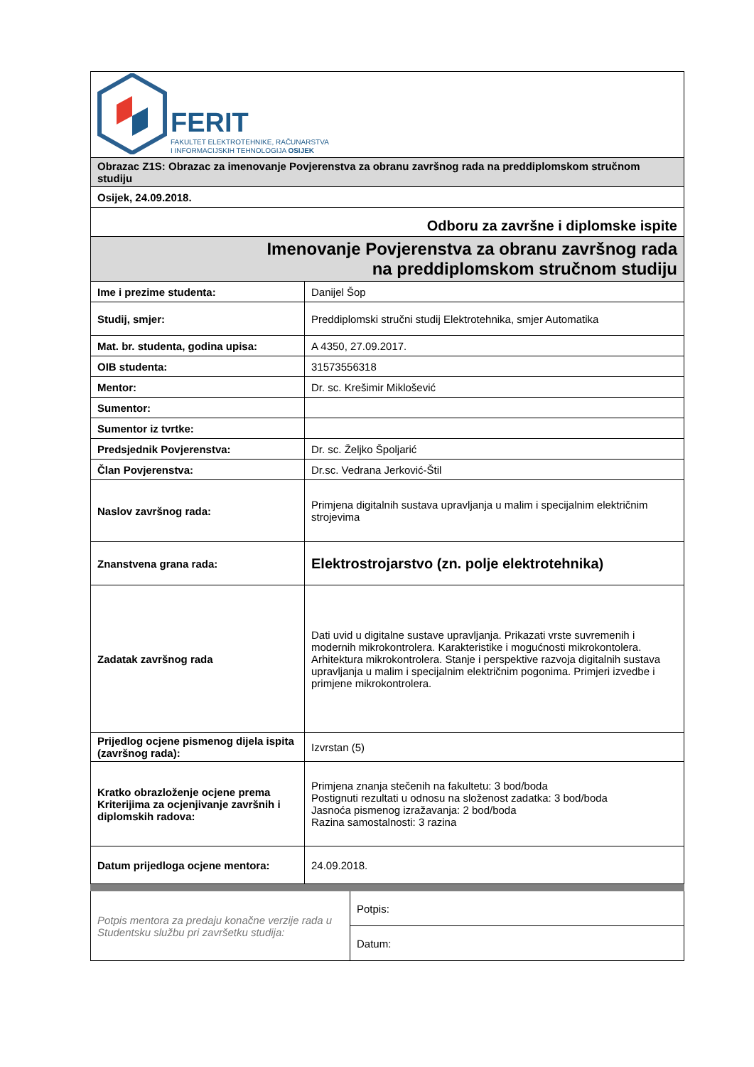FERIT
FAKULTET ELEKTROTEHNIKE, RAČUNARSTVA
I INFORMACIJSKIH TEHNOLOGIJA OSIJEK
| Obrazac Z1S: Obrazac za imenovanje Povjerenstva za obranu završnog rada na preddiplomskom stručnom studiju | |
| Osijek, 24.09.2018. | |
| Odboru za završne i diplomske ispite | |
| Imenovanje Povjerenstva za obranu završnog rada na preddiplomskom stručnom studiju | |
| Ime i prezime studenta: | Danijel Šop |
| Studij, smjer: | Preddiplomski stručni studij Elektrotehnika, smjer Automatika |
| Mat. br. studenta, godina upisa: | A 4350, 27.09.2017. |
| OIB studenta: | 31573556318 |
| Mentor: | Dr. sc. Krešimir Miklošević |
| Sumentor: | |
| Sumentor iz tvrtke: | |
| Predsjednik Povjerenstva: | Dr. sc. Željko Špoljarić |
| Član Povjerenstva: | Dr.sc. Vedrana Jerković-Štil |
| Naslov završnog rada: | Primjena digitalnih sustava upravljanja u malim i specijalnim električnim strojevima |
| Znanstvena grana rada: | Elektrostrojarstvo (zn. polje elektrotehnika) |
| Zadatak završnog rada | Dati uvid u digitalne sustave upravljanja. Prikazati vrste suvremenih i modernih mikrokontrolera. Karakteristike i mogućnosti mikrokontolera. Arhitektura mikrokontrolera. Stanje i perspektive razvoja digitalnih sustava upravljanja u malim i specijalnim električnim pogonima. Primjeri izvedbe i primjene mikrokontrolera. |
| Prijedlog ocjene pismenog dijela ispita (završnog rada): | Izvrstan (5) |
| Kratko obrazloženje ocjene prema Kriterijima za ocjenjivanje završnih i diplomskih radova: | Primjena znanja stečenih na fakultetu: 3 bod/boda Postignuti rezultati u odnosu na složenost zadatka: 3 bod/boda Jasnoća pismenog izražavanja: 2 bod/boda Razina samostalnosti: 3 razina |
| Datum prijedloga ocjene mentora: | 24.09.2018. |
| Potpis mentora za predaju konačne verzije rada u Studentsku službu pri završetku studija: | Potpis: |
| | Datum: |